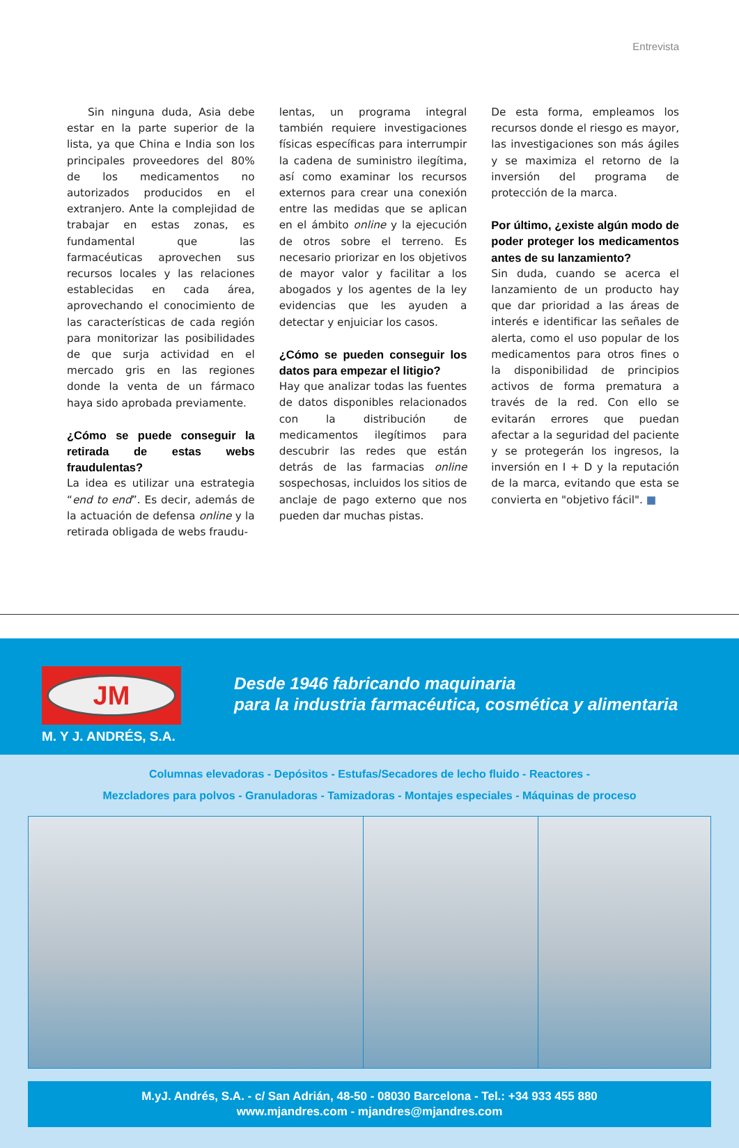Entrevista
Sin ninguna duda, Asia debe estar en la parte superior de la lista, ya que China e India son los principales proveedores del 80% de los medicamentos no autorizados producidos en el extranjero. Ante la complejidad de trabajar en estas zonas, es fundamental que las farmacéuticas aprovechen sus recursos locales y las relaciones establecidas en cada área, aprovechando el conocimiento de las características de cada región para monitorizar las posibilidades de que surja actividad en el mercado gris en las regiones donde la venta de un fármaco haya sido aprobada previamente.
¿Cómo se puede conseguir la retirada de estas webs fraudulentas?
La idea es utilizar una estrategia “end to end”. Es decir, además de la actuación de defensa online y la retirada obligada de webs fraudu-
lentas, un programa integral también requiere investigaciones físicas específicas para interrumpir la cadena de suministro ilegítima, así como examinar los recursos externos para crear una conexión entre las medidas que se aplican en el ámbito online y la ejecución de otros sobre el terreno. Es necesario priorizar en los objetivos de mayor valor y facilitar a los abogados y los agentes de la ley evidencias que les ayuden a detectar y enjuiciar los casos.
¿Cómo se pueden conseguir los datos para empezar el litigio?
Hay que analizar todas las fuentes de datos disponibles relacionados con la distribución de medicamentos ilegítimos para descubrir las redes que están detrás de las farmacias online sospechosas, incluidos los sitios de anclaje de pago externo que nos pueden dar muchas pistas.
De esta forma, empleamos los recursos donde el riesgo es mayor, las investigaciones son más ágiles y se maximiza el retorno de la inversión del programa de protección de la marca.
Por último, ¿existe algún modo de poder proteger los medicamentos antes de su lanzamiento?
Sin duda, cuando se acerca el lanzamiento de un producto hay que dar prioridad a las áreas de interés e identificar las señales de alerta, como el uso popular de los medicamentos para otros fines o la disponibilidad de principios activos de forma prematura a través de la red. Con ello se evitarán errores que puedan afectar a la seguridad del paciente y se protegerán los ingresos, la inversión en I + D y la reputación de la marca, evitando que esta se convierta en "objetivo fácil". ■
JM
M. Y J. ANDRÉS, S.A.
Desde 1946 fabricando maquinaria
para la industria farmacéutica, cosmética y alimentaria
Columnas elevadoras - Depósitos - Estufas/Secadores de lecho fluido - Reactores -
Mezcladores para polvos - Granuladoras - Tamizadoras - Montajes especiales - Máquinas de proceso
M.yJ. Andrés, S.A. - c/ San Adrián, 48-50 - 08030 Barcelona - Tel.: +34 933 455 880
www.mjandres.com - mjandres@mjandres.com